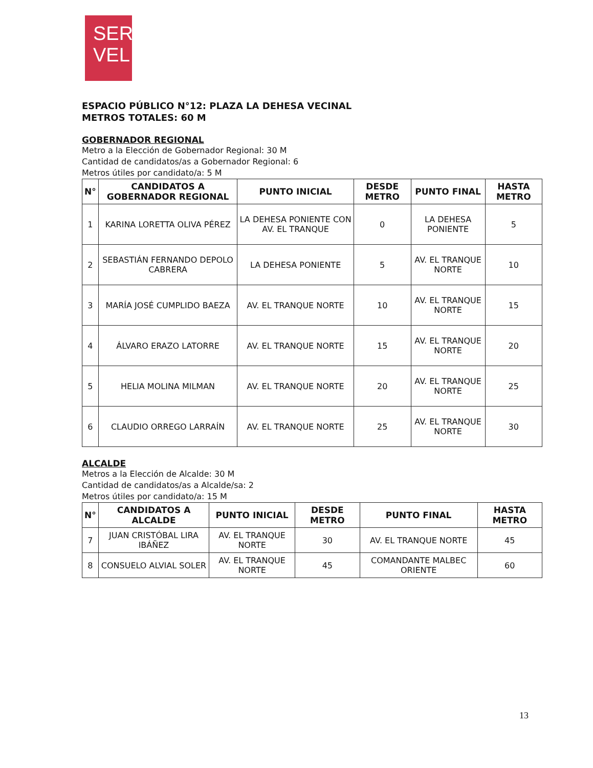SER
VEL
ESPACIO PÚBLICO N°12: PLAZA LA DEHESA VECINAL
METROS TOTALES: 60 M
GOBERNADOR REGIONAL
Metro a la Elección de Gobernador Regional: 30 M
Cantidad de candidatos/as a Gobernador Regional: 6
Metros útiles por candidato/a: 5 M
| N° | CANDIDATOS A GOBERNADOR REGIONAL | PUNTO INICIAL | DESDE METRO | PUNTO FINAL | HASTA METRO |
| --- | --- | --- | --- | --- | --- |
| 1 | KARINA LORETTA OLIVA PÉREZ | LA DEHESA PONIENTE CON AV. EL TRANQUE | 0 | LA DEHESA PONIENTE | 5 |
| 2 | SEBASTIÁN FERNANDO DEPOLO CABRERA | LA DEHESA PONIENTE | 5 | AV. EL TRANQUE NORTE | 10 |
| 3 | MARÍA JOSÉ CUMPLIDO BAEZA | AV. EL TRANQUE NORTE | 10 | AV. EL TRANQUE NORTE | 15 |
| 4 | ÁLVARO ERAZO LATORRE | AV. EL TRANQUE NORTE | 15 | AV. EL TRANQUE NORTE | 20 |
| 5 | HELIA MOLINA MILMAN | AV. EL TRANQUE NORTE | 20 | AV. EL TRANQUE NORTE | 25 |
| 6 | CLAUDIO ORREGO LARRAÍN | AV. EL TRANQUE NORTE | 25 | AV. EL TRANQUE NORTE | 30 |
ALCALDE
Metros a la Elección de Alcalde: 30 M
Cantidad de candidatos/as a Alcalde/sa: 2
Metros útiles por candidato/a: 15 M
| N° | CANDIDATOS A ALCALDE | PUNTO INICIAL | DESDE METRO | PUNTO FINAL | HASTA METRO |
| --- | --- | --- | --- | --- | --- |
| 7 | JUAN CRISTÓBAL LIRA IBÁÑEZ | AV. EL TRANQUE NORTE | 30 | AV. EL TRANQUE NORTE | 45 |
| 8 | CONSUELO ALVIAL SOLER | AV. EL TRANQUE NORTE | 45 | COMANDANTE MALBEC ORIENTE | 60 |
13